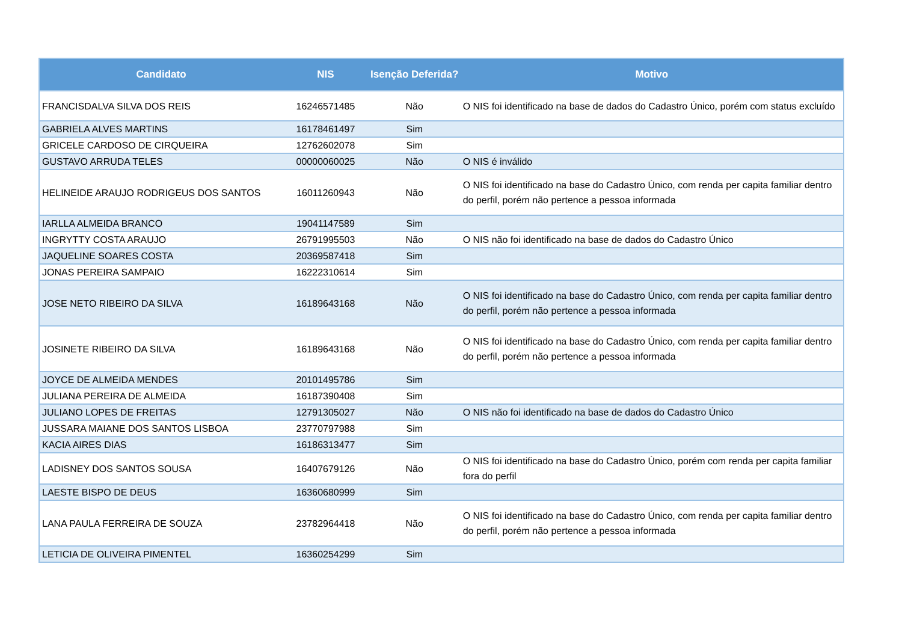| Candidato | NIS | Isenção Deferida? | Motivo |
| --- | --- | --- | --- |
| FRANCISDALVA SILVA DOS REIS | 16246571485 | Não | O NIS foi identificado na base de dados do Cadastro Único, porém com status excluído |
| GABRIELA ALVES MARTINS | 16178461497 | Sim | |
| GRICELE CARDOSO DE CIRQUEIRA | 12762602078 | Sim | |
| GUSTAVO ARRUDA TELES | 00000060025 | Não | O NIS é inválido |
| HELINEIDE ARAUJO RODRIGEUS DOS SANTOS | 16011260943 | Não | O NIS foi identificado na base do Cadastro Único, com renda per capita familiar dentro do perfil, porém não pertence a pessoa informada |
| IARLLA ALMEIDA BRANCO | 19041147589 | Sim | |
| INGRYTTY COSTA ARAUJO | 26791995503 | Não | O NIS não foi identificado na base de dados do Cadastro Único |
| JAQUELINE SOARES COSTA | 20369587418 | Sim | |
| JONAS PEREIRA SAMPAIO | 16222310614 | Sim | |
| JOSE NETO RIBEIRO DA SILVA | 16189643168 | Não | O NIS foi identificado na base do Cadastro Único, com renda per capita familiar dentro do perfil, porém não pertence a pessoa informada |
| JOSINETE RIBEIRO DA SILVA | 16189643168 | Não | O NIS foi identificado na base do Cadastro Único, com renda per capita familiar dentro do perfil, porém não pertence a pessoa informada |
| JOYCE DE ALMEIDA MENDES | 20101495786 | Sim | |
| JULIANA PEREIRA DE ALMEIDA | 16187390408 | Sim | |
| JULIANO LOPES DE FREITAS | 12791305027 | Não | O NIS não foi identificado na base de dados do Cadastro Único |
| JUSSARA MAIANE DOS SANTOS LISBOA | 23770797988 | Sim | |
| KACIA AIRES DIAS | 16186313477 | Sim | |
| LADISNEY DOS SANTOS SOUSA | 16407679126 | Não | O NIS foi identificado na base do Cadastro Único, porém com renda per capita familiar fora do perfil |
| LAESTE BISPO DE DEUS | 16360680999 | Sim | |
| LANA PAULA FERREIRA DE SOUZA | 23782964418 | Não | O NIS foi identificado na base do Cadastro Único, com renda per capita familiar dentro do perfil, porém não pertence a pessoa informada |
| LETICIA DE OLIVEIRA PIMENTEL | 16360254299 | Sim | |